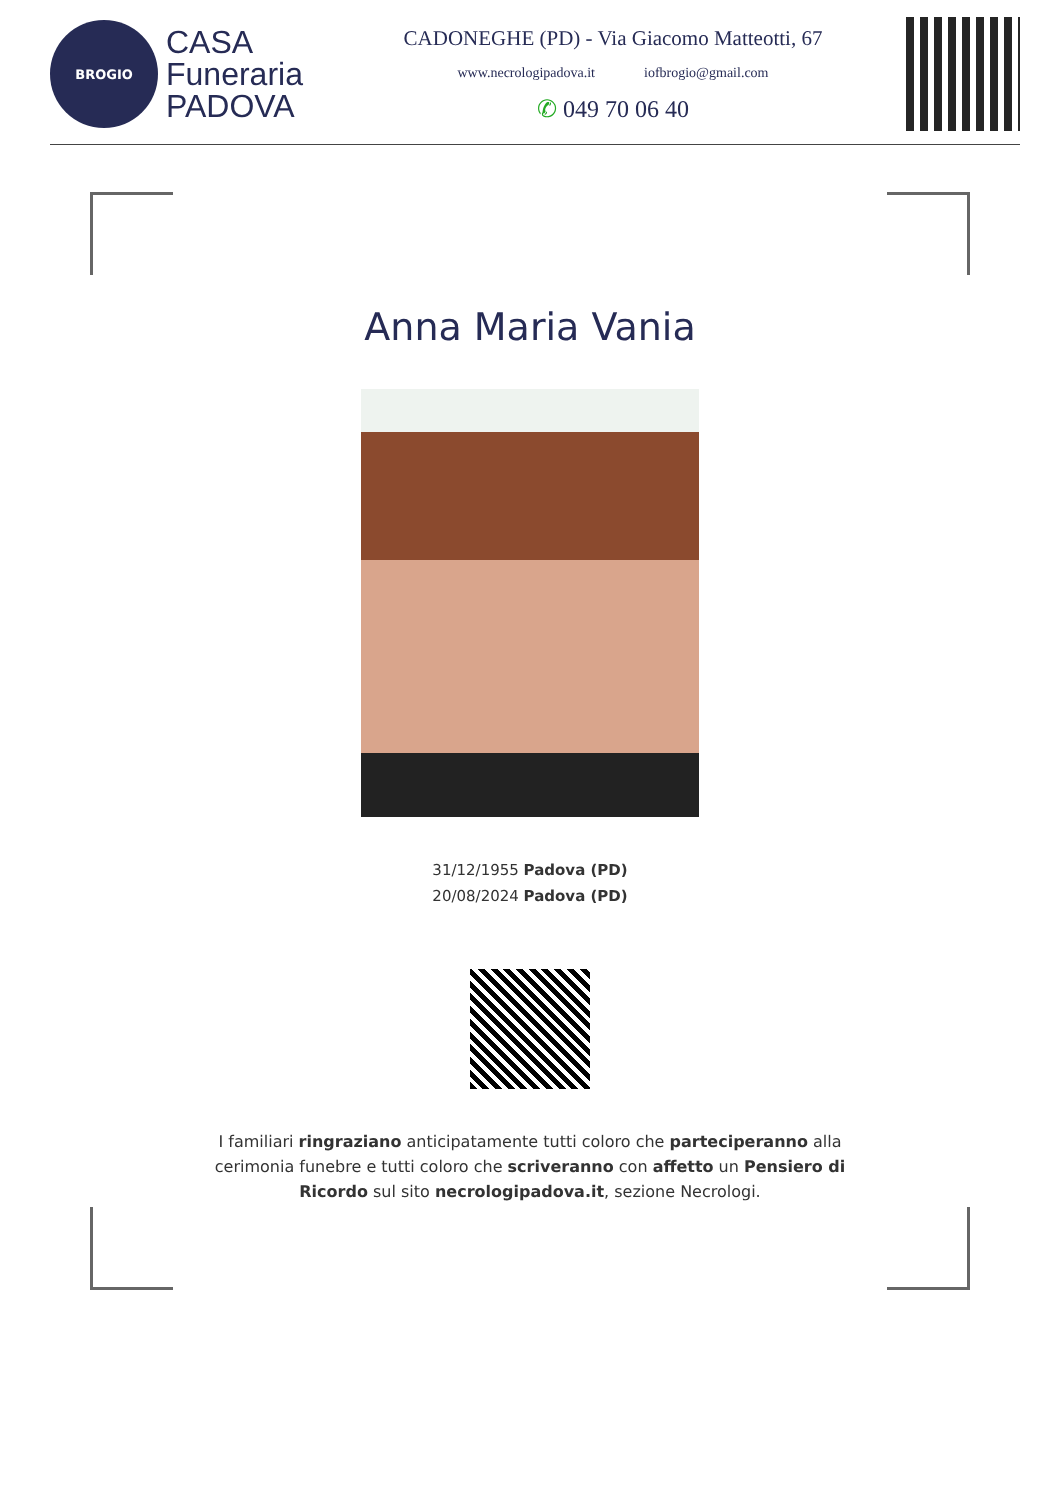BROGIO
CASA
Funeraria
PADOVA
CADONEGHE (PD) - Via Giacomo Matteotti, 67
www.necrologipadova.it iofbrogio@gmail.com
✆ 049 70 06 40
Anna Maria Vania
31/12/1955 Padova (PD)
20/08/2024 Padova (PD)
I familiari ringraziano anticipatamente tutti coloro che parteciperanno alla cerimonia funebre e tutti coloro che scriveranno con affetto un Pensiero di Ricordo sul sito necrologipadova.it, sezione Necrologi.